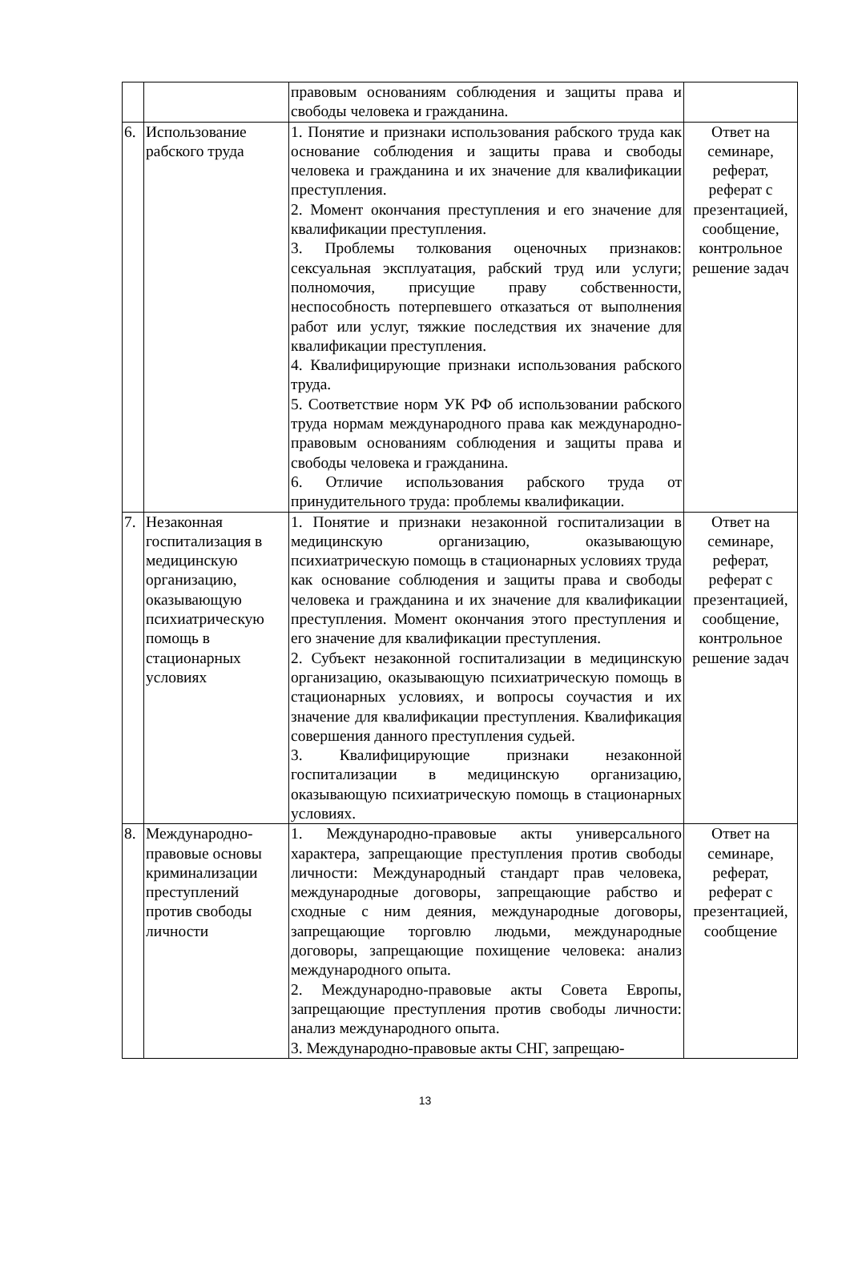| | | правовым основаниям соблюдения и защиты права и свободы человека и гражданина. | |
| 6. | Использование рабского труда | 1. Понятие и признаки использования рабского труда как основание соблюдения и защиты права и свободы человека и гражданина и их значение для квалификации преступления. 2. Момент окончания преступления и его значение для квалификации преступления. 3. Проблемы толкования оценочных признаков: сексуальная эксплуатация, рабский труд или услуги; полномочия, присущие праву собственности, неспособность потерпевшего отказаться от выполнения работ или услуг, тяжкие последствия их значение для квалификации преступления. 4. Квалифицирующие признаки использования рабского труда. 5. Соответствие норм УК РФ об использовании рабского труда нормам международного права как международно-правовым основаниям соблюдения и защиты права и свободы человека и гражданина. 6. Отличие использования рабского труда от принудительного труда: проблемы квалификации. | Ответ на семинаре, реферат, реферат с презентацией, сообщение, контрольное решение задач |
| 7. | Незаконная госпитализация в медицинскую организацию, оказывающую психиатрическую помощь в стационарных условиях | 1. Понятие и признаки незаконной госпитализации в медицинскую организацию, оказывающую психиатрическую помощь в стационарных условиях труда как основание соблюдения и защиты права и свободы человека и гражданина и их значение для квалификации преступления. Момент окончания этого преступления и его значение для квалификации преступления. 2. Субъект незаконной госпитализации в медицинскую организацию, оказывающую психиатрическую помощь в стационарных условиях, и вопросы соучастия и их значение для квалификации преступления. Квалификация совершения данного преступления судьей. 3. Квалифицирующие признаки незаконной госпитализации в медицинскую организацию, оказывающую психиатрическую помощь в стационарных условиях. | Ответ на семинаре, реферат, реферат с презентацией, сообщение, контрольное решение задач |
| 8. | Международно-правовые основы криминализации преступлений против свободы личности | 1. Международно-правовые акты универсального характера, запрещающие преступления против свободы личности: Международный стандарт прав человека, международные договоры, запрещающие рабство и сходные с ним деяния, международные договоры, запрещающие торговлю людьми, международные договоры, запрещающие похищение человека: анализ международного опыта. 2. Международно-правовые акты Совета Европы, запрещающие преступления против свободы личности: анализ международного опыта. 3. Международно-правовые акты СНГ, запрещаю- | Ответ на семинаре, реферат, реферат с презентацией, сообщение |
13